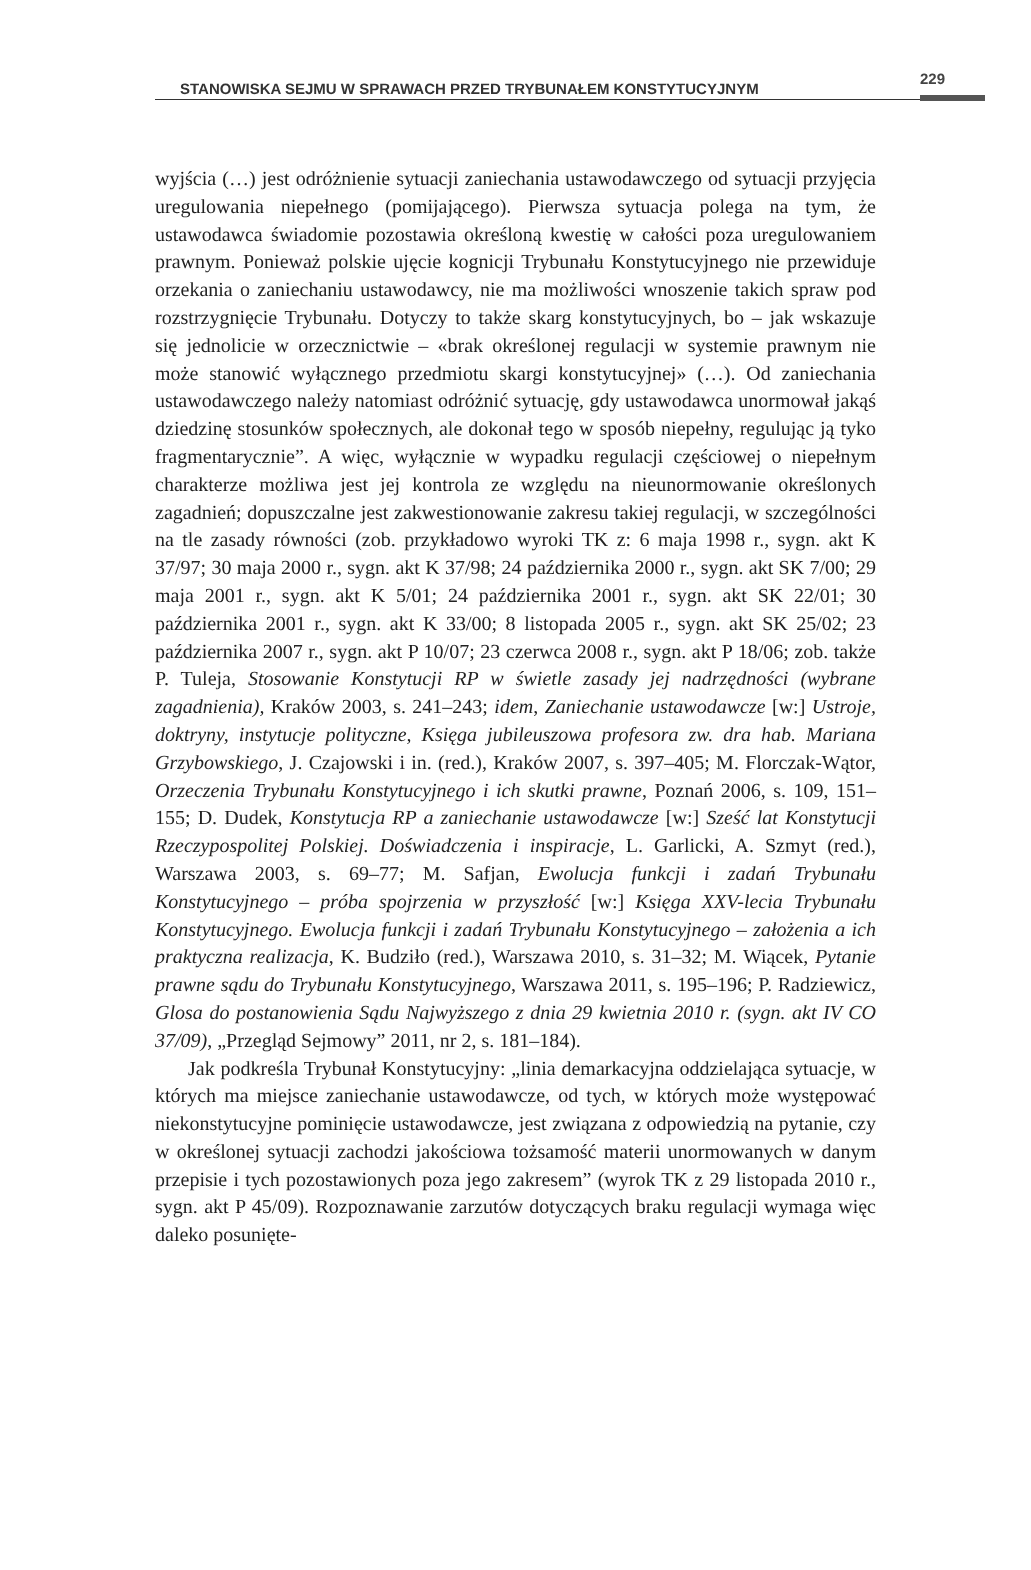STANOWISKA SEJMU W SPRAWACH PRZED TRYBUNAŁEM KONSTYTUCYJNYM
229
wyjścia (…) jest odróżnienie sytuacji zaniechania ustawodawczego od sytuacji przyjęcia uregulowania niepełnego (pomijającego). Pierwsza sytuacja polega na tym, że ustawodawca świadomie pozostawia określoną kwestię w całości poza uregulowaniem prawnym. Ponieważ polskie ujęcie kognicji Trybunału Konstytucyjnego nie przewiduje orzekania o zaniechaniu ustawodawcy, nie ma możliwości wnoszenie takich spraw pod rozstrzygnięcie Trybunału. Dotyczy to także skarg konstytucyjnych, bo – jak wskazuje się jednolicie w orzecznictwie – «brak określonej regulacji w systemie prawnym nie może stanowić wyłącznego przedmiotu skargi konstytucyjnej» (…). Od zaniechania ustawodawczego należy natomiast odróżnić sytuację, gdy ustawodawca unormował jakąś dziedzinę stosunków społecznych, ale dokonał tego w sposób niepełny, regulując ją tyko fragmentarycznie”. A więc, wyłącznie w wypadku regulacji częściowej o niepełnym charakterze możliwa jest jej kontrola ze względu na nieunormowanie określonych zagadnień; dopuszczalne jest zakwestionowanie zakresu takiej regulacji, w szczególności na tle zasady równości (zob. przykładowo wyroki TK z: 6 maja 1998 r., sygn. akt K 37/97; 30 maja 2000 r., sygn. akt K 37/98; 24 października 2000 r., sygn. akt SK 7/00; 29 maja 2001 r., sygn. akt K 5/01; 24 października 2001 r., sygn. akt SK 22/01; 30 października 2001 r., sygn. akt K 33/00; 8 listopada 2005 r., sygn. akt SK 25/02; 23 października 2007 r., sygn. akt P 10/07; 23 czerwca 2008 r., sygn. akt P 18/06; zob. także P. Tuleja, Stosowanie Konstytucji RP w świetle zasady jej nadrzędności (wybrane zagadnienia), Kraków 2003, s. 241–243; idem, Zaniechanie ustawodawcze [w:] Ustroje, doktryny, instytucje polityczne, Księga jubileuszowa profesora zw. dra hab. Mariana Grzybowskiego, J. Czajowski i in. (red.), Kraków 2007, s. 397–405; M. Florczak-Wątor, Orzeczenia Trybunału Konstytucyjnego i ich skutki prawne, Poznań 2006, s. 109, 151–155; D. Dudek, Konstytucja RP a zaniechanie ustawodawcze [w:] Sześć lat Konstytucji Rzeczypospolitej Polskiej. Doświadczenia i inspiracje, L. Garlicki, A. Szmyt (red.), Warszawa 2003, s. 69–77; M. Safjan, Ewolucja funkcji i zadań Trybunału Konstytucyjnego – próba spojrzenia w przyszłość [w:] Księga XXV-lecia Trybunału Konstytucyjnego. Ewolucja funkcji i zadań Trybunału Konstytucyjnego – założenia a ich praktyczna realizacja, K. Budziło (red.), Warszawa 2010, s. 31–32; M. Wiącek, Pytanie prawne sądu do Trybunału Konstytucyjnego, Warszawa 2011, s. 195–196; P. Radziewicz, Glosa do postanowienia Sądu Najwyższego z dnia 29 kwietnia 2010 r. (sygn. akt IV CO 37/09), „Przegląd Sejmowy” 2011, nr 2, s. 181–184).
Jak podkreśla Trybunał Konstytucyjny: „linia demarkacyjna oddzielająca sytuacje, w których ma miejsce zaniechanie ustawodawcze, od tych, w których może występować niekonstytucyjne pominięcie ustawodawcze, jest związana z odpowiedzią na pytanie, czy w określonej sytuacji zachodzi jakościowa tożsamość materii unormowanych w danym przepisie i tych pozostawionych poza jego zakresem” (wyrok TK z 29 listopada 2010 r., sygn. akt P 45/09). Rozpoznawanie zarzutów dotyczących braku regulacji wymaga więc daleko posunięte-